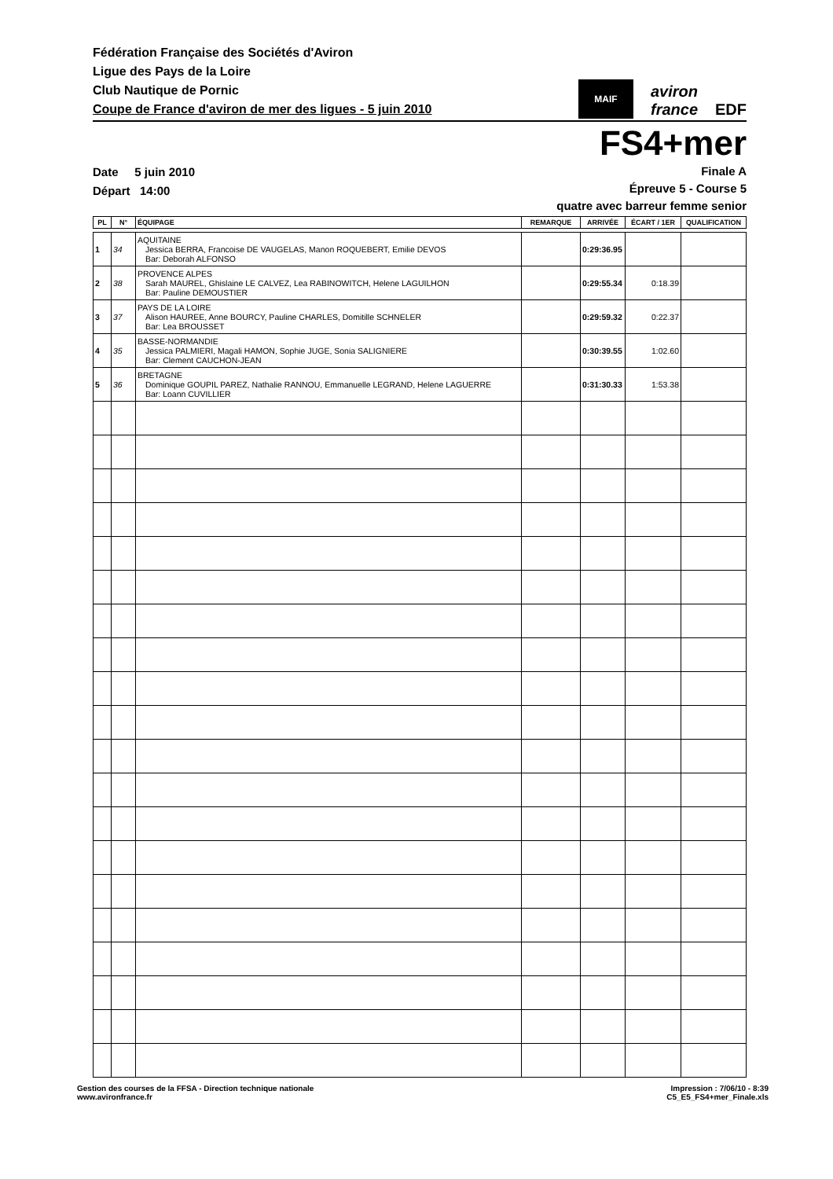Fédération Française des Sociétés d'Aviron
Ligue des Pays de la Loire
Club Nautique de Pornic
Coupe de France d'aviron de mer des ligues - 5 juin 2010
MAIF
aviron
france
EDF
FS4+mer
Date 5 juin 2010
Départ 14:00
Finale A
Épreuve 5 - Course 5
quatre avec barreur femme senior
| PL | N° | ÉQUIPAGE | REMARQUE | ARRIVÉE | ÉCART / 1ER | QUALIFICATION |
| --- | --- | --- | --- | --- | --- | --- |
| 1 | 34 | AQUITAINE Jessica BERRA, Francoise DE VAUGELAS, Manon ROQUEBERT, Emilie DEVOS Bar: Deborah ALFONSO | | 0:29:36.95 | | |
| 2 | 38 | PROVENCE ALPES Sarah MAUREL, Ghislaine LE CALVEZ, Lea RABINOWITCH, Helene LAGUILHON Bar: Pauline DEMOUSTIER | | 0:29:55.34 | 0:18.39 | |
| 3 | 37 | PAYS DE LA LOIRE Alison HAUREE, Anne BOURCY, Pauline CHARLES, Domitille SCHNELER Bar: Lea BROUSSET | | 0:29:59.32 | 0:22.37 | |
| 4 | 35 | BASSE-NORMANDIE Jessica PALMIERI, Magali HAMON, Sophie JUGE, Sonia SALIGNIERE Bar: Clement CAUCHON-JEAN | | 0:30:39.55 | 1:02.60 | |
| 5 | 36 | BRETAGNE Dominique GOUPIL PAREZ, Nathalie RANNOU, Emmanuelle LEGRAND, Helene LAGUERRE Bar: Loann CUVILLIER | | 0:31:30.33 | 1:53.38 | |
Gestion des courses de la FFSA - Direction technique nationale
www.avironfrance.fr
Impression : 7/06/10 - 8:39
C5_E5_FS4+mer_Finale.xls